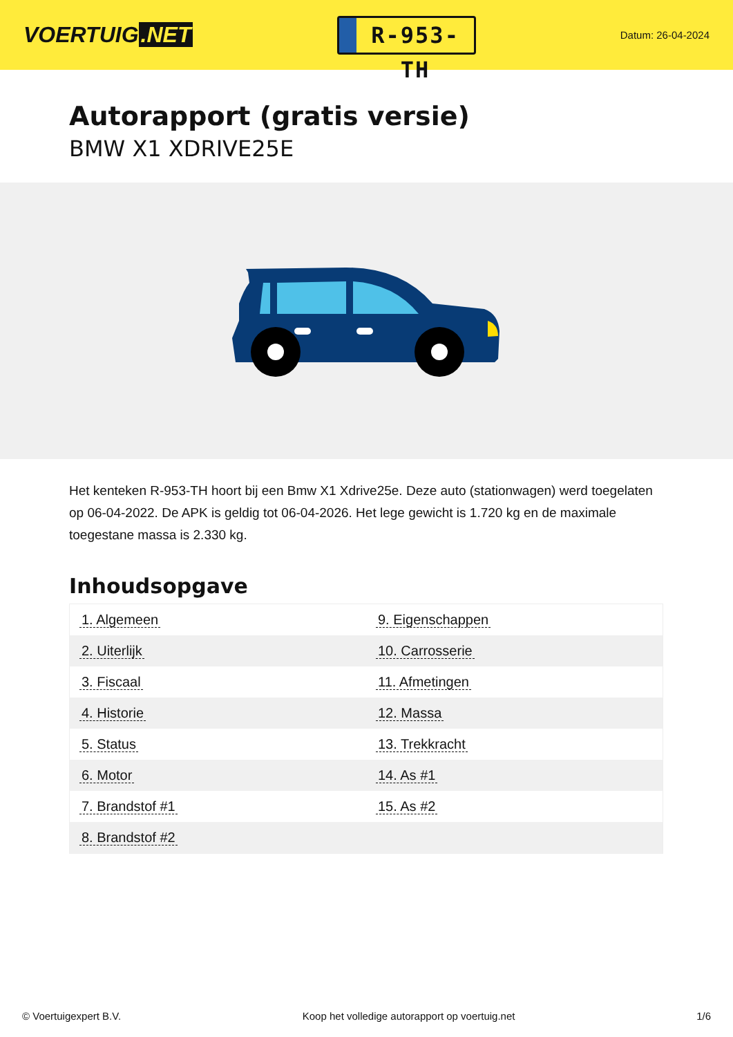VOERTUIG.NET
R-953-TH
Datum: 26-04-2024
Autorapport (gratis versie)
BMW X1 XDRIVE25E
Het kenteken R-953-TH hoort bij een Bmw X1 Xdrive25e. Deze auto (stationwagen) werd toegelaten op 06-04-2022. De APK is geldig tot 06-04-2026. Het lege gewicht is 1.720 kg en de maximale toegestane massa is 2.330 kg.
Inhoudsopgave
| 1. Algemeen | 9. Eigenschappen |
| 2. Uiterlijk | 10. Carrosserie |
| 3. Fiscaal | 11. Afmetingen |
| 4. Historie | 12. Massa |
| 5. Status | 13. Trekkracht |
| 6. Motor | 14. As #1 |
| 7. Brandstof #1 | 15. As #2 |
| 8. Brandstof #2 | |
© Voertuigexpert B.V. Koop het volledige autorapport op voertuig.net 1/6